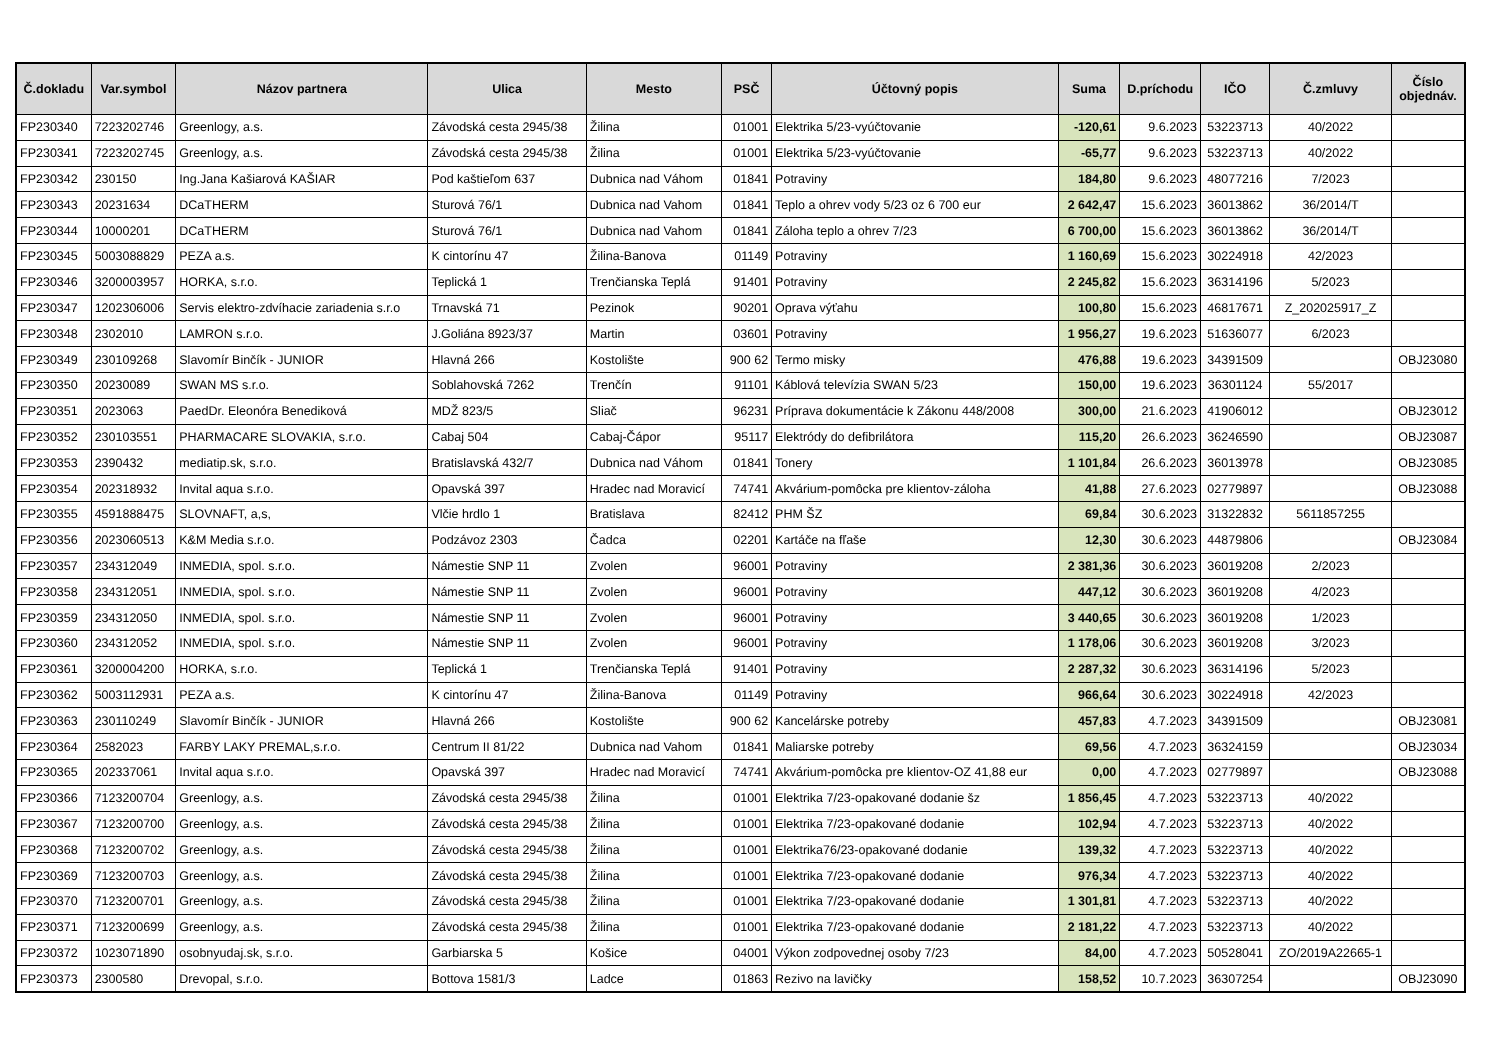| Č.dokladu | Var.symbol | Názov partnera | Ulica | Mesto | PSČ | Účtovný popis | Suma | D.príchodu | IČO | Č.zmluvy | Číslo objednáv. |
| --- | --- | --- | --- | --- | --- | --- | --- | --- | --- | --- | --- |
| FP230340 | 7223202746 | Greenlogy, a.s. | Závodská cesta 2945/38 | Žilina | 01001 | Elektrika 5/23-vyúčtovanie | -120,61 | 9.6.2023 | 53223713 | 40/2022 | |
| FP230341 | 7223202745 | Greenlogy, a.s. | Závodská cesta 2945/38 | Žilina | 01001 | Elektrika 5/23-vyúčtovanie | -65,77 | 9.6.2023 | 53223713 | 40/2022 | |
| FP230342 | 230150 | Ing.Jana Kašiarová KAŠIAR | Pod kaštieľom 637 | Dubnica nad Váhom | 01841 | Potraviny | 184,80 | 9.6.2023 | 48077216 | 7/2023 | |
| FP230343 | 20231634 | DCaTHERM | Sturová 76/1 | Dubnica nad Vahom | 01841 | Teplo a ohrev vody 5/23 oz 6 700 eur | 2 642,47 | 15.6.2023 | 36013862 | 36/2014/T | |
| FP230344 | 10000201 | DCaTHERM | Sturová 76/1 | Dubnica nad Vahom | 01841 | Záloha teplo a ohrev 7/23 | 6 700,00 | 15.6.2023 | 36013862 | 36/2014/T | |
| FP230345 | 5003088829 | PEZA a.s. | K cintorínu 47 | Žilina-Banova | 01149 | Potraviny | 1 160,69 | 15.6.2023 | 30224918 | 42/2023 | |
| FP230346 | 3200003957 | HORKA, s.r.o. | Teplická 1 | Trenčianska Teplá | 91401 | Potraviny | 2 245,82 | 15.6.2023 | 36314196 | 5/2023 | |
| FP230347 | 1202306006 | Servis elektro-zdvíhacie zariadenia s.r.o | Trnavská 71 | Pezinok | 90201 | Oprava výťahu | 100,80 | 15.6.2023 | 46817671 | Z_202025917_Z | |
| FP230348 | 2302010 | LAMRON s.r.o. | J.Goliána 8923/37 | Martin | 03601 | Potraviny | 1 956,27 | 19.6.2023 | 51636077 | 6/2023 | |
| FP230349 | 230109268 | Slavomír Binčík - JUNIOR | Hlavná 266 | Kostolište | 900 62 | Termo misky | 476,88 | 19.6.2023 | 34391509 | | OBJ23080 |
| FP230350 | 20230089 | SWAN MS s.r.o. | Soblahovská 7262 | Trenčín | 91101 | Káblová televízia SWAN 5/23 | 150,00 | 19.6.2023 | 36301124 | 55/2017 | |
| FP230351 | 2023063 | PaedDr. Eleonóra Benediková | MDŽ 823/5 | Sliač | 96231 | Príprava dokumentácie k Zákonu 448/2008 | 300,00 | 21.6.2023 | 41906012 | | OBJ23012 |
| FP230352 | 230103551 | PHARMACARE SLOVAKIA, s.r.o. | Cabaj 504 | Cabaj-Čápor | 95117 | Elektródy do defibrilátora | 115,20 | 26.6.2023 | 36246590 | | OBJ23087 |
| FP230353 | 2390432 | mediatip.sk, s.r.o. | Bratislavská 432/7 | Dubnica nad Váhom | 01841 | Tonery | 1 101,84 | 26.6.2023 | 36013978 | | OBJ23085 |
| FP230354 | 202318932 | Invital aqua s.r.o. | Opavská 397 | Hradec nad Moravicí | 74741 | Akvárium-pomôcka pre klientov-záloha | 41,88 | 27.6.2023 | 02779897 | | OBJ23088 |
| FP230355 | 4591888475 | SLOVNAFT, a,s, | Vlčie hrdlo 1 | Bratislava | 82412 | PHM ŠZ | 69,84 | 30.6.2023 | 31322832 | 5611857255 | |
| FP230356 | 2023060513 | K&M Media s.r.o. | Podzávoz 2303 | Čadca | 02201 | Kartáče na fľaše | 12,30 | 30.6.2023 | 44879806 | | OBJ23084 |
| FP230357 | 234312049 | INMEDIA, spol. s.r.o. | Námestie SNP 11 | Zvolen | 96001 | Potraviny | 2 381,36 | 30.6.2023 | 36019208 | 2/2023 | |
| FP230358 | 234312051 | INMEDIA, spol. s.r.o. | Námestie SNP 11 | Zvolen | 96001 | Potraviny | 447,12 | 30.6.2023 | 36019208 | 4/2023 | |
| FP230359 | 234312050 | INMEDIA, spol. s.r.o. | Námestie SNP 11 | Zvolen | 96001 | Potraviny | 3 440,65 | 30.6.2023 | 36019208 | 1/2023 | |
| FP230360 | 234312052 | INMEDIA, spol. s.r.o. | Námestie SNP 11 | Zvolen | 96001 | Potraviny | 1 178,06 | 30.6.2023 | 36019208 | 3/2023 | |
| FP230361 | 3200004200 | HORKA, s.r.o. | Teplická 1 | Trenčianska Teplá | 91401 | Potraviny | 2 287,32 | 30.6.2023 | 36314196 | 5/2023 | |
| FP230362 | 5003112931 | PEZA a.s. | K cintorínu 47 | Žilina-Banova | 01149 | Potraviny | 966,64 | 30.6.2023 | 30224918 | 42/2023 | |
| FP230363 | 230110249 | Slavomír Binčík - JUNIOR | Hlavná 266 | Kostolište | 900 62 | Kancelárske potreby | 457,83 | 4.7.2023 | 34391509 | | OBJ23081 |
| FP230364 | 2582023 | FARBY LAKY PREMAL,s.r.o. | Centrum II 81/22 | Dubnica nad Vahom | 01841 | Maliarske potreby | 69,56 | 4.7.2023 | 36324159 | | OBJ23034 |
| FP230365 | 202337061 | Invital aqua s.r.o. | Opavská 397 | Hradec nad Moravicí | 74741 | Akvárium-pomôcka pre klientov-OZ 41,88 eur | 0,00 | 4.7.2023 | 02779897 | | OBJ23088 |
| FP230366 | 7123200704 | Greenlogy, a.s. | Závodská cesta 2945/38 | Žilina | 01001 | Elektrika 7/23-opakované dodanie šz | 1 856,45 | 4.7.2023 | 53223713 | 40/2022 | |
| FP230367 | 7123200700 | Greenlogy, a.s. | Závodská cesta 2945/38 | Žilina | 01001 | Elektrika 7/23-opakované dodanie | 102,94 | 4.7.2023 | 53223713 | 40/2022 | |
| FP230368 | 7123200702 | Greenlogy, a.s. | Závodská cesta 2945/38 | Žilina | 01001 | Elektrika76/23-opakované dodanie | 139,32 | 4.7.2023 | 53223713 | 40/2022 | |
| FP230369 | 7123200703 | Greenlogy, a.s. | Závodská cesta 2945/38 | Žilina | 01001 | Elektrika 7/23-opakované dodanie | 976,34 | 4.7.2023 | 53223713 | 40/2022 | |
| FP230370 | 7123200701 | Greenlogy, a.s. | Závodská cesta 2945/38 | Žilina | 01001 | Elektrika 7/23-opakované dodanie | 1 301,81 | 4.7.2023 | 53223713 | 40/2022 | |
| FP230371 | 7123200699 | Greenlogy, a.s. | Závodská cesta 2945/38 | Žilina | 01001 | Elektrika 7/23-opakované dodanie | 2 181,22 | 4.7.2023 | 53223713 | 40/2022 | |
| FP230372 | 1023071890 | osobnyudaj.sk, s.r.o. | Garbiarska 5 | Košice | 04001 | Výkon zodpovednej osoby 7/23 | 84,00 | 4.7.2023 | 50528041 | ZO/2019A22665-1 | |
| FP230373 | 2300580 | Drevopal, s.r.o. | Bottova 1581/3 | Ladce | 01863 | Rezivo na lavičky | 158,52 | 10.7.2023 | 36307254 | | OBJ23090 |